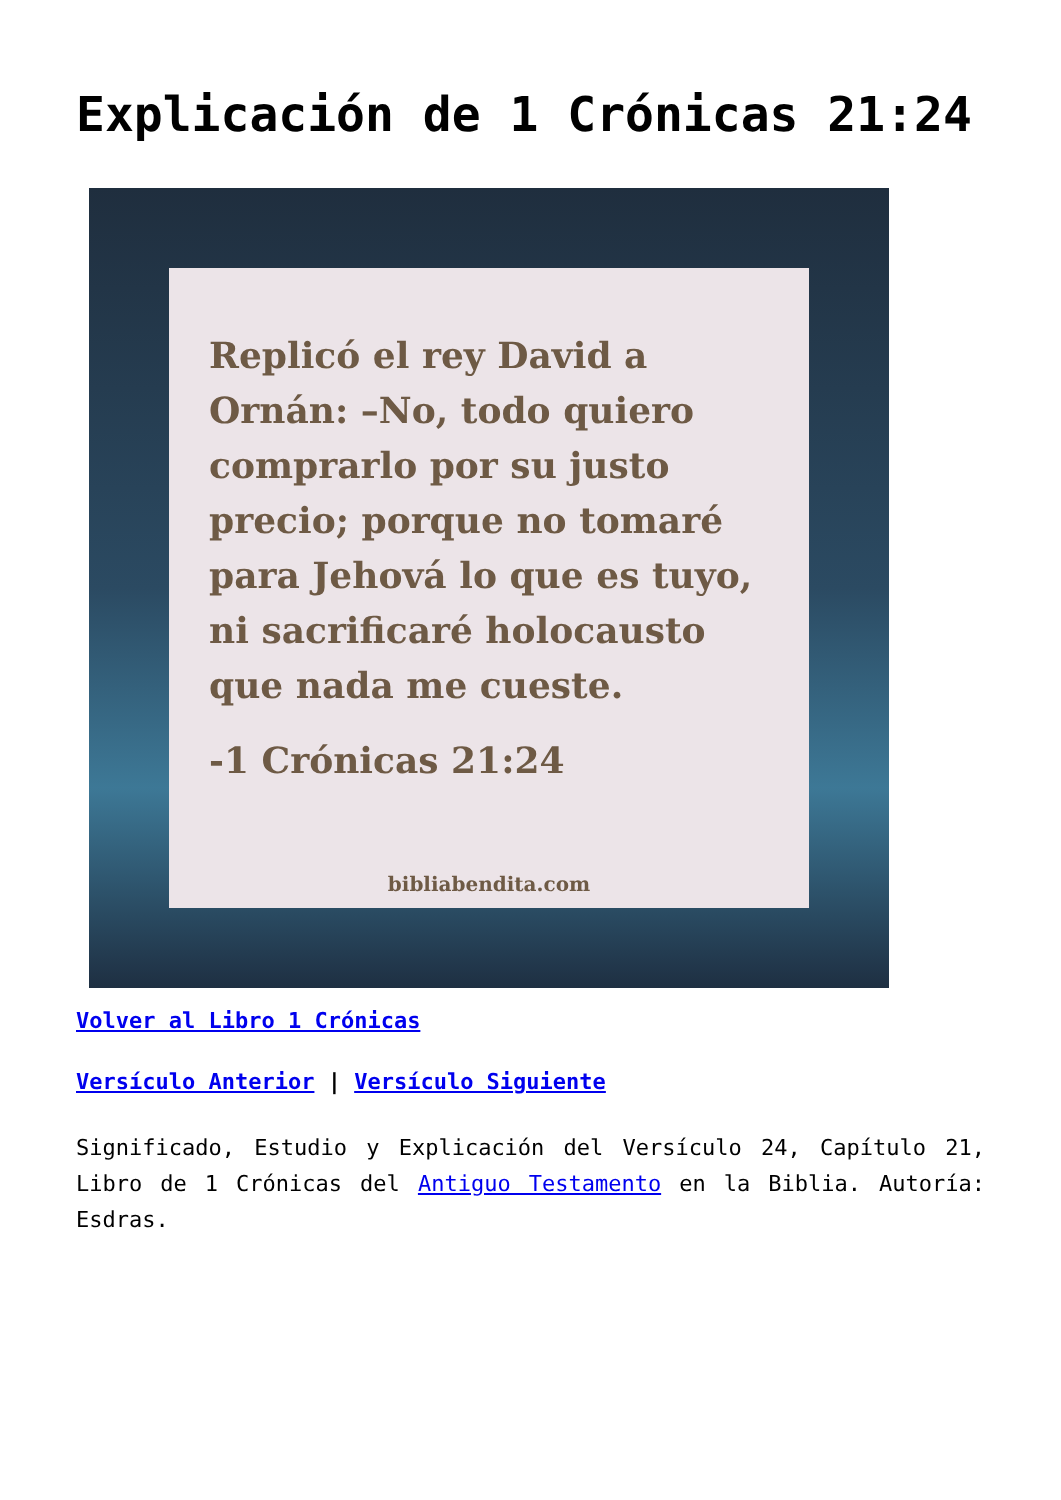Explicación de 1 Crónicas 21:24
Replicó el rey David a Ornán: –No, todo quiero comprarlo por su justo precio; porque no tomaré para Jehová lo que es tuyo, ni sacrificaré holocausto que nada me cueste.
-1 Crónicas 21:24
bibliabendita.com
Volver al Libro 1 Crónicas
Versículo Anterior | Versículo Siguiente
Significado, Estudio y Explicación del Versículo 24, Capítulo 21, Libro de 1 Crónicas del Antiguo Testamento en la Biblia. Autoría: Esdras.